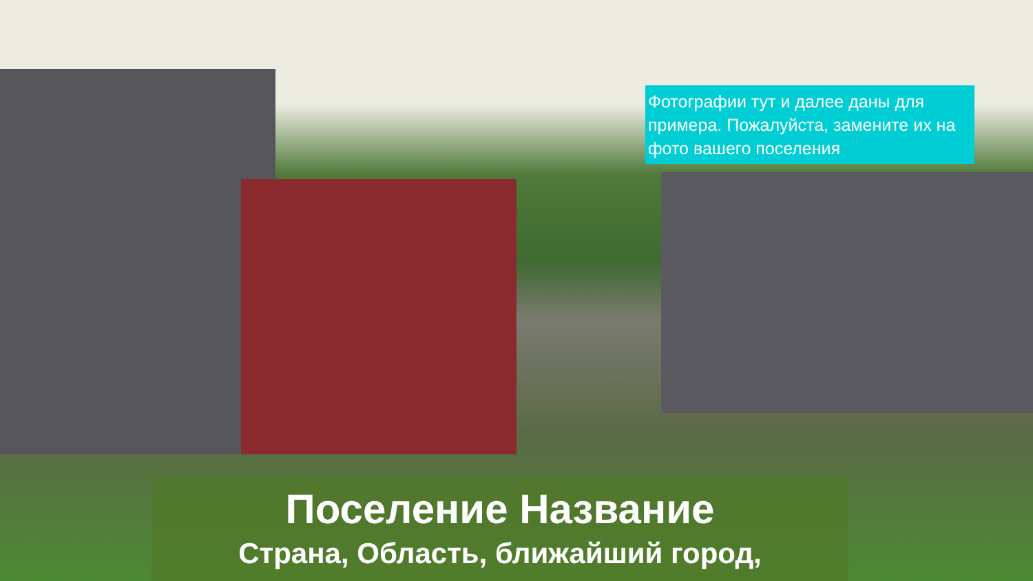Фотографии тут и далее даны для примера. Пожалуйста, замените их на фото вашего поселения
Поселение Название
Страна, Область, ближайший город,